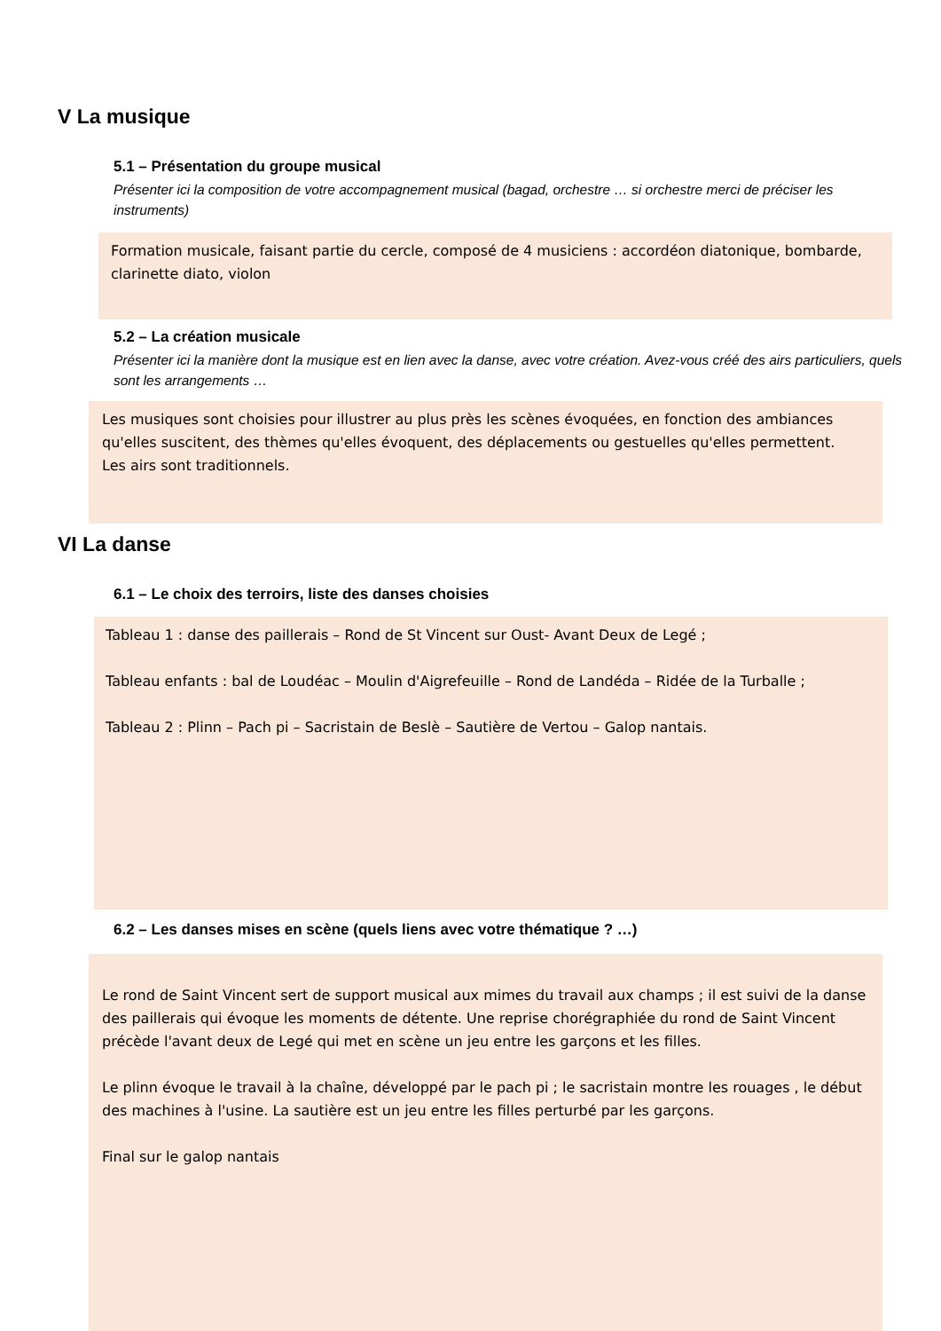V La musique
5.1 – Présentation du groupe musical
Présenter ici la composition de votre accompagnement musical (bagad, orchestre … si orchestre merci de préciser les instruments)
Formation musicale, faisant partie du cercle, composé de 4 musiciens : accordéon diatonique, bombarde,
clarinette diato, violon
5.2 – La création musicale
Présenter ici la manière dont la musique est en lien avec la danse, avec votre création. Avez-vous créé des airs particuliers, quels sont les arrangements …
Les musiques sont choisies pour illustrer au plus près les scènes évoquées, en fonction des ambiances qu'elles suscitent, des thèmes qu'elles évoquent, des déplacements ou gestuelles qu'elles permettent.
Les airs sont traditionnels.
VI La danse
6.1 – Le choix des terroirs, liste des danses choisies
Tableau 1 : danse des paillerais – Rond de St Vincent sur Oust- Avant Deux de Legé ;
Tableau enfants : bal de Loudéac – Moulin d'Aigrefeuille – Rond de Landéda – Ridée de la Turballe ;
Tableau 2 : Plinn – Pach pi – Sacristain de Beslè – Sautière de Vertou – Galop nantais.
6.2 – Les danses mises en scène (quels liens avec votre thématique ? …)
Le rond de Saint Vincent sert de support musical aux mimes du travail aux champs ; il est suivi de la danse des paillerais qui évoque les moments de détente. Une reprise chorégraphiée du rond de Saint Vincent précède l'avant deux de Legé qui met en scène un jeu entre les garçons et les filles.
Le plinn évoque le travail à la chaîne, développé par le pach pi ; le sacristain montre les rouages , le début des machines à l'usine. La sautière est un jeu entre les filles perturbé par les garçons.
Final sur le galop nantais